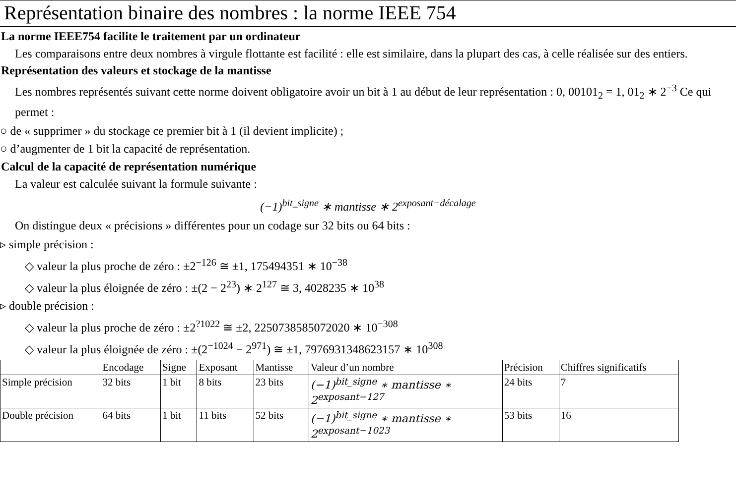Représentation binaire des nombres : la norme IEEE 754
La norme IEEE754 facilite le traitement par un ordinateur
Les comparaisons entre deux nombres à virgule flottante est facilité : elle est similaire, dans la plupart des cas, à celle réalisée sur des entiers.
Représentation des valeurs et stockage de la mantisse
Les nombres représentés suivant cette norme doivent obligatoire avoir un bit à 1 au début de leur représentation : 0, 00101<sub>2</sub> = 1, 01<sub>2</sub> ∗ 2<sup>−3</sup> Ce qui permet :
○ de « supprimer » du stockage ce premier bit à 1 (il devient implicite) ;
○ d’augmenter de 1 bit la capacité de représentation.
Calcul de la capacité de représentation numérique
La valeur est calculée suivant la formule suivante :
(−1)<sup>bit_signe</sup> ∗ mantisse ∗ 2<sup>exposant−décalage</sup>
On distingue deux « précisions » différentes pour un codage sur 32 bits ou 64 bits :
▹ simple précision :
◇ valeur la plus proche de zéro : ±2<sup>−126</sup> ≅ ±1, 175494351 ∗ 10<sup>−38</sup>
◇ valeur la plus éloignée de zéro : ±(2 − 2<sup>23</sup>) ∗ 2<sup>127</sup> ≅ 3, 4028235 ∗ 10<sup>38</sup>
▹ double précision :
◇ valeur la plus proche de zéro : ±2<sup>?1022</sup> ≅ ±2, 2250738585072020 ∗ 10<sup>−308</sup>
◇ valeur la plus éloignée de zéro : ±(2<sup>−1024</sup> − 2<sup>971</sup>) ≅ ±1, 7976931348623157 ∗ 10<sup>308</sup>
| | Encodage | Signe | Exposant | Mantisse | Valeur d’un nombre | Précision | Chiffres significatifs |
| --- | --- | --- | --- | --- | --- | --- | --- |
| Simple précision | 32 bits | 1 bit | 8 bits | 23 bits | (−1)<sup>bit_signe</sup> ∗ mantisse ∗ 2<sup>exposant−127</sup> | 24 bits | 7 |
| Double précision | 64 bits | 1 bit | 11 bits | 52 bits | (−1)<sup>bit_signe</sup> ∗ mantisse ∗ 2<sup>exposant−1023</sup> | 53 bits | 16 |